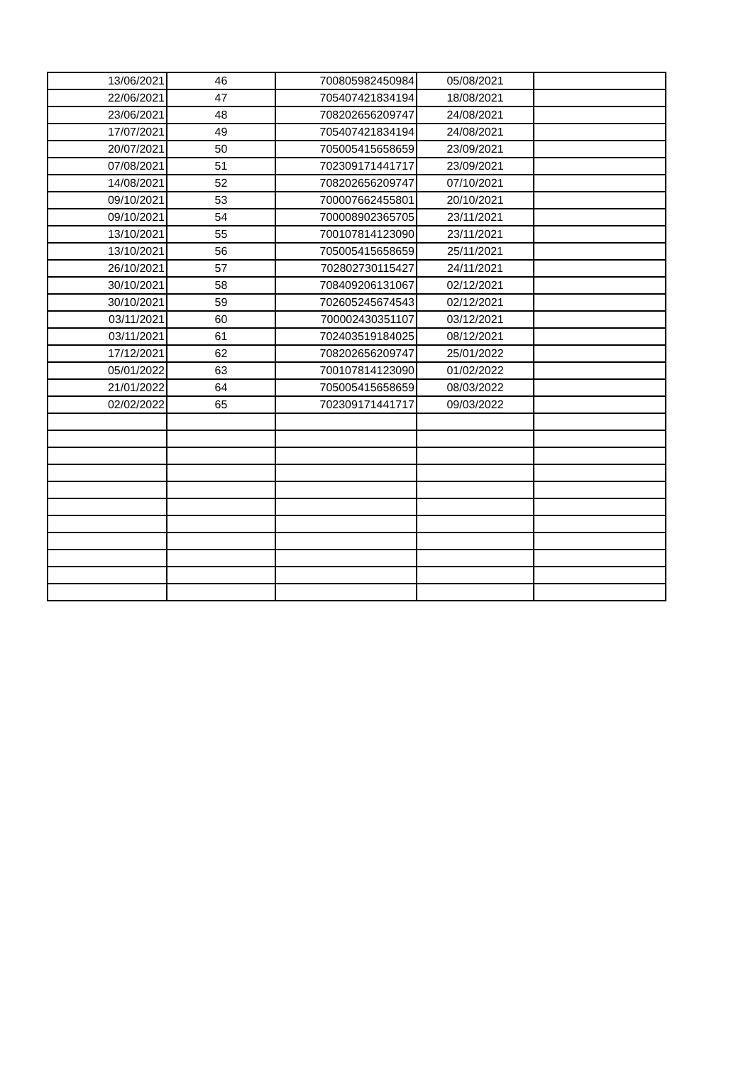| 13/06/2021 | 46 | 700805982450984 | 05/08/2021 | |
| 22/06/2021 | 47 | 705407421834194 | 18/08/2021 | |
| 23/06/2021 | 48 | 708202656209747 | 24/08/2021 | |
| 17/07/2021 | 49 | 705407421834194 | 24/08/2021 | |
| 20/07/2021 | 50 | 705005415658659 | 23/09/2021 | |
| 07/08/2021 | 51 | 702309171441717 | 23/09/2021 | |
| 14/08/2021 | 52 | 708202656209747 | 07/10/2021 | |
| 09/10/2021 | 53 | 700007662455801 | 20/10/2021 | |
| 09/10/2021 | 54 | 700008902365705 | 23/11/2021 | |
| 13/10/2021 | 55 | 700107814123090 | 23/11/2021 | |
| 13/10/2021 | 56 | 705005415658659 | 25/11/2021 | |
| 26/10/2021 | 57 | 702802730115427 | 24/11/2021 | |
| 30/10/2021 | 58 | 708409206131067 | 02/12/2021 | |
| 30/10/2021 | 59 | 702605245674543 | 02/12/2021 | |
| 03/11/2021 | 60 | 700002430351107 | 03/12/2021 | |
| 03/11/2021 | 61 | 702403519184025 | 08/12/2021 | |
| 17/12/2021 | 62 | 708202656209747 | 25/01/2022 | |
| 05/01/2022 | 63 | 700107814123090 | 01/02/2022 | |
| 21/01/2022 | 64 | 705005415658659 | 08/03/2022 | |
| 02/02/2022 | 65 | 702309171441717 | 09/03/2022 | |